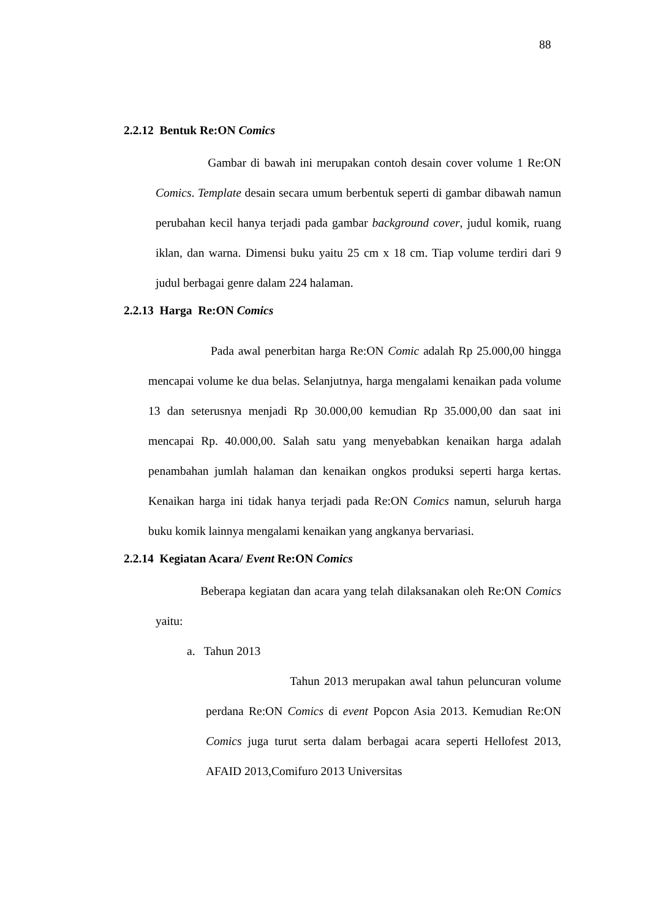88
2.2.12 Bentuk Re:ON Comics
Gambar di bawah ini merupakan contoh desain cover volume 1 Re:ON Comics. Template desain secara umum berbentuk seperti di gambar dibawah namun perubahan kecil hanya terjadi pada gambar background cover, judul komik, ruang iklan, dan warna. Dimensi buku yaitu 25 cm x 18 cm. Tiap volume terdiri dari 9 judul berbagai genre dalam 224 halaman.
2.2.13 Harga Re:ON Comics
Pada awal penerbitan harga Re:ON Comic adalah Rp 25.000,00 hingga mencapai volume ke dua belas. Selanjutnya, harga mengalami kenaikan pada volume 13 dan seterusnya menjadi Rp 30.000,00 kemudian Rp 35.000,00 dan saat ini mencapai Rp. 40.000,00. Salah satu yang menyebabkan kenaikan harga adalah penambahan jumlah halaman dan kenaikan ongkos produksi seperti harga kertas. Kenaikan harga ini tidak hanya terjadi pada Re:ON Comics namun, seluruh harga buku komik lainnya mengalami kenaikan yang angkanya bervariasi.
2.2.14 Kegiatan Acara/ Event Re:ON Comics
Beberapa kegiatan dan acara yang telah dilaksanakan oleh Re:ON Comics yaitu:
a. Tahun 2013
Tahun 2013 merupakan awal tahun peluncuran volume perdana Re:ON Comics di event Popcon Asia 2013. Kemudian Re:ON Comics juga turut serta dalam berbagai acara seperti Hellofest 2013, AFAID 2013,Comifuro 2013 Universitas